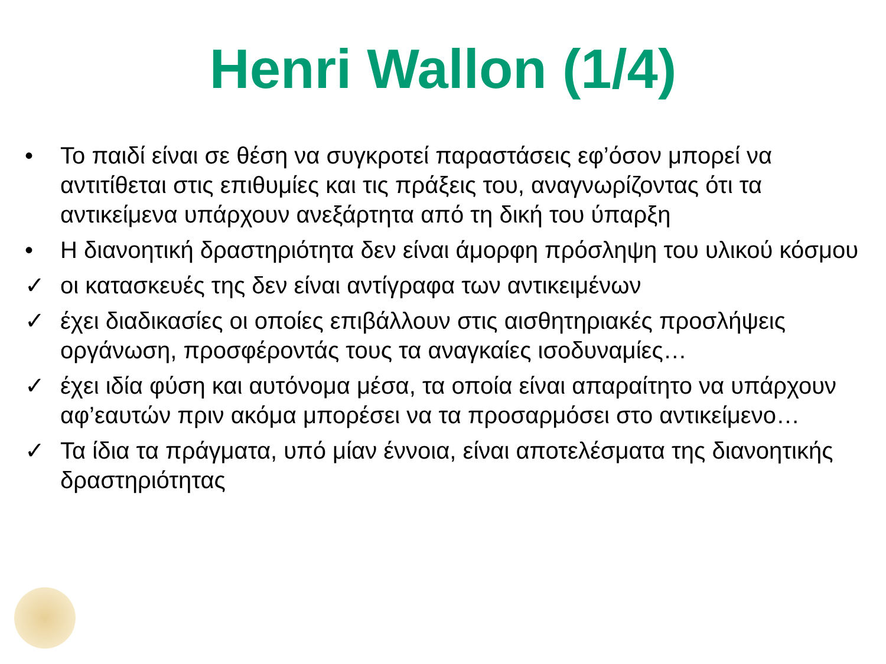Henri Wallon (1/4)
• Το παιδί είναι σε θέση να συγκροτεί παραστάσεις εφ’όσον μπορεί να αντιτίθεται στις επιθυμίες και τις πράξεις του, αναγνωρίζοντας ότι τα αντικείμενα υπάρχουν ανεξάρτητα από τη δική του ύπαρξη
• Η διανοητική δραστηριότητα δεν είναι άμορφη πρόσληψη του υλικού κόσμου
✓ οι κατασκευές της δεν είναι αντίγραφα των αντικειμένων
✓ έχει διαδικασίες οι οποίες επιβάλλουν στις αισθητηριακές προσλήψεις οργάνωση, προσφέροντάς τους τα αναγκαίες ισοδυναμίες…
✓ έχει ιδία φύση και αυτόνομα μέσα, τα οποία είναι απαραίτητο να υπάρχουν αφ’εαυτών πριν ακόμα μπορέσει να τα προσαρμόσει στο αντικείμενο…
✓ Τα ίδια τα πράγματα, υπό μίαν έννοια, είναι αποτελέσματα της διανοητικής δραστηριότητας